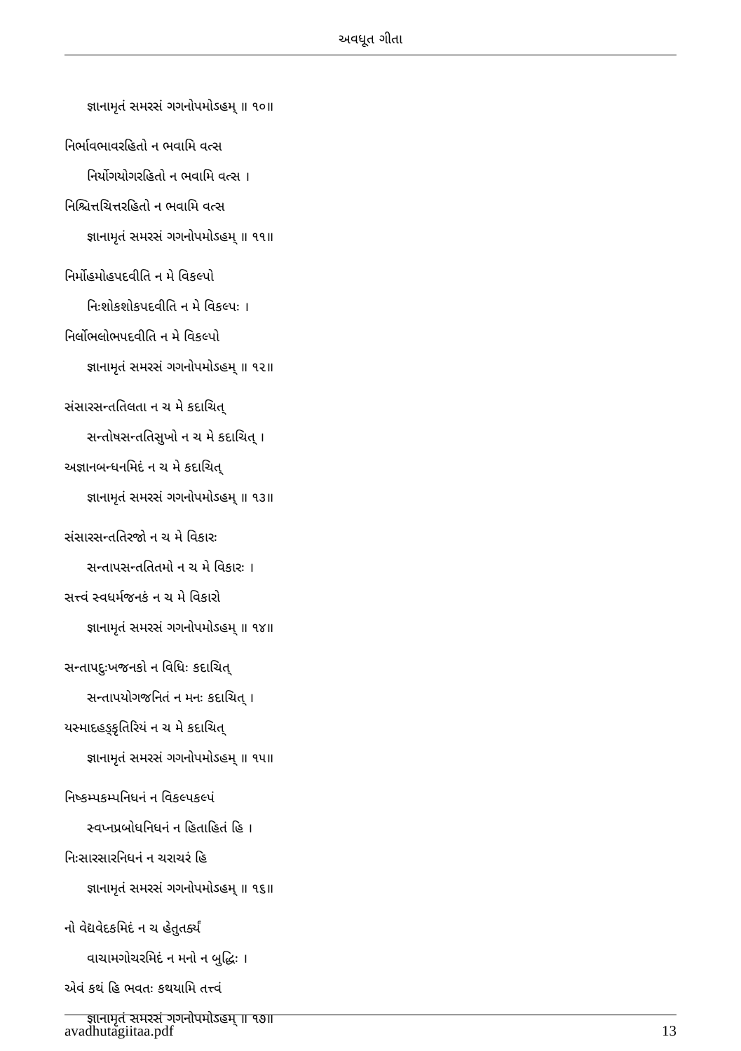અવધૂત ગીતા
જ્ઞાનામૃતં સમરસં ગગનોપમોઽહમ્ ॥ ૧૦॥
નિર્ભાવભાવરહિતો ન ભવામિ વત્સ
નિર્યોગયોગરહિતો ન ભવામિ વત્સ ।
નિશ્ચિત્તચિત્તરહિતો ન ભવામિ વત્સ
જ્ઞાનામૃતં સમરસં ગગનોપમોઽહમ્ ॥ ૧૧॥
નિર્મોહમોહપદવીતિ ન મે વિકલ્પો
નિઃશોકશોકપદવીતિ ન મે વિકલ્પઃ ।
નિર્લોભલોભપદવીતિ ન મે વિકલ્પો
જ્ઞાનામૃતં સમરસં ગગનોપમોઽહમ્ ॥ ૧૨॥
સંસારસન્તતિલતા ન ચ મે કદાચિત્
સન્તોષસન્તતિસુખો ન ચ મે કદાચિત્ ।
અજ્ઞાનબન્ધનમિદં ન ચ મે કદાચિત્
જ્ઞાનામૃતં સમરસં ગગનોપમોઽહમ્ ॥ ૧૩॥
સંસારસન્તતિરજો ન ચ મે વિકારઃ
સન્તાપસન્તતિતમો ન ચ મે વિકારઃ ।
સત્ત્વં સ્વધર્મજનકં ન ચ મે વિકારો
જ્ઞાનામૃતં સમરસં ગગનોપમોઽહમ્ ॥ ૧૪॥
સન્તાપદુઃખજનકો ન વિધિઃ કદાચિત્
સન્તાપયોગજનિતં ન મનઃ કદાચિત્ ।
યસ્માદહઙ્કૃતિરિયં ન ચ મે કદાચિત્
જ્ઞાનામૃતં સમરસં ગગનોપમોઽહમ્ ॥ ૧૫॥
નિષ્કમ્પકમ્પનિધનં ન વિકલ્પકલ્પં
સ્વપ્નપ્રબોધનિધનં ન હિતાહિતં હિ ।
નિઃસારસારનિધનં ન ચરાચરં હિ
જ્ઞાનામૃતં સમરસં ગગનોપમોઽહમ્ ॥ ૧૬॥
નો વેદ્યવેદકમિદં ન ચ હેતુતર્ક્યં
વાચામગોચરમિદં ન મનો ન બુદ્ધિઃ ।
એવં કથં હિ ભવતઃ કથયામિ તત્ત્વં
જ્ઞાનામૃતં સમરસં ગગનોપમોઽહમ્ ॥ ૧૭॥
avadhutagiitaa.pdf 13